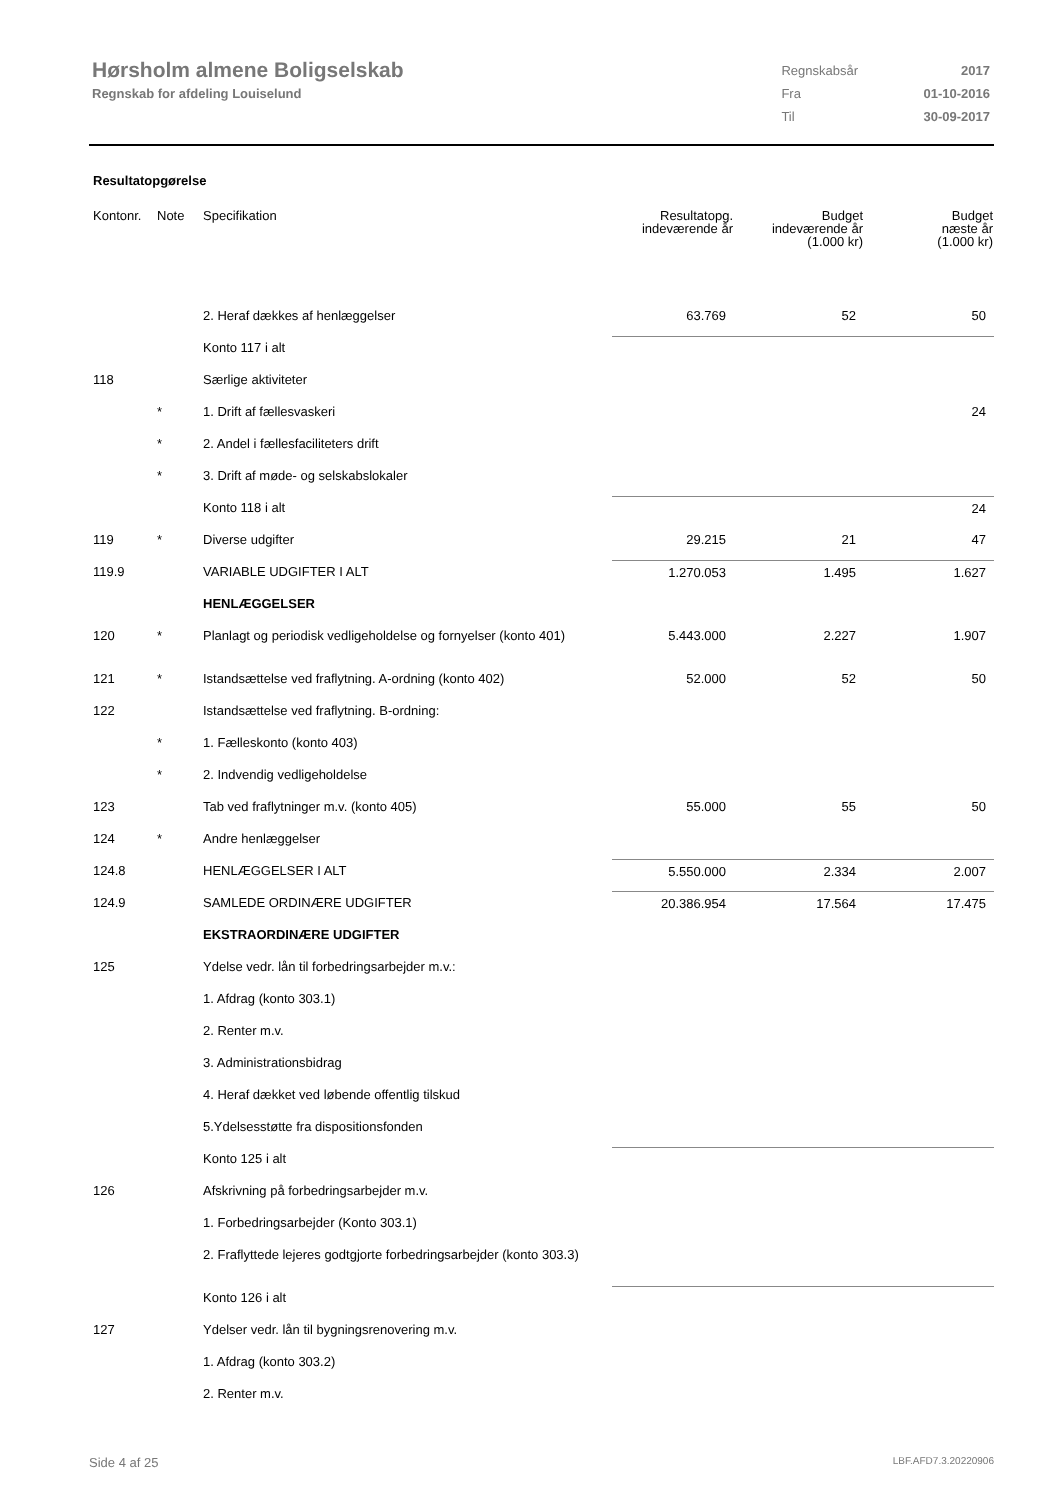Hørsholm almene Boligselskab
Regnskab for afdeling Louiselund
| Regnskabsår | 2017 |
| Fra | 01-10-2016 |
| Til | 30-09-2017 |
Resultatopgørelse
| Kontonr. | Note | Specifikation | Resultatopg. indeværende år | Budget indeværende år (1.000 kr) | Budget næste år (1.000 kr) |
| --- | --- | --- | --- | --- | --- |
| | | 2. Heraf dækkes af henlæggelser | 63.769 | 52 | 50 |
| | | Konto 117 i alt | | | |
| 118 | | Særlige aktiviteter | | | |
| | * | 1. Drift af fællesvaskeri | | | 24 |
| | * | 2. Andel i fællesfaciliteters drift | | | |
| | * | 3. Drift af møde- og selskabslokaler | | | |
| | | Konto 118 i alt | | | 24 |
| 119 | * | Diverse udgifter | 29.215 | 21 | 47 |
| 119.9 | | VARIABLE UDGIFTER I ALT | 1.270.053 | 1.495 | 1.627 |
| | | HENLÆGGELSER | | | |
| 120 | * | Planlagt og periodisk vedligeholdelse og fornyelser (konto 401) | 5.443.000 | 2.227 | 1.907 |
| 121 | * | Istandsættelse ved fraflytning. A-ordning (konto 402) | 52.000 | 52 | 50 |
| 122 | | Istandsættelse ved fraflytning. B-ordning: | | | |
| | * | 1. Fælleskonto (konto 403) | | | |
| | * | 2. Indvendig vedligeholdelse | | | |
| 123 | | Tab ved fraflytninger m.v. (konto 405) | 55.000 | 55 | 50 |
| 124 | * | Andre henlæggelser | | | |
| 124.8 | | HENLÆGGELSER I ALT | 5.550.000 | 2.334 | 2.007 |
| 124.9 | | SAMLEDE ORDINÆRE UDGIFTER | 20.386.954 | 17.564 | 17.475 |
| | | EKSTRAORDINÆRE UDGIFTER | | | |
| 125 | | Ydelse vedr. lån til forbedringsarbejder m.v.: | | | |
| | | 1. Afdrag (konto 303.1) | | | |
| | | 2. Renter m.v. | | | |
| | | 3. Administrationsbidrag | | | |
| | | 4. Heraf dækket ved løbende offentlig tilskud | | | |
| | | 5.Ydelsesstøtte fra dispositionsfonden | | | |
| | | Konto 125 i alt | | | |
| 126 | | Afskrivning på forbedringsarbejder m.v. | | | |
| | | 1. Forbedringsarbejder (Konto 303.1) | | | |
| | | 2. Fraflyttede lejeres godtgjorte forbedringsarbejder (konto 303.3) | | | |
| | | Konto 126 i alt | | | |
| 127 | | Ydelser vedr. lån til bygningsrenovering m.v. | | | |
| | | 1. Afdrag (konto 303.2) | | | |
| | | 2. Renter m.v. | | | |
Side 4 af 25 LBF.AFD7.3.20220906